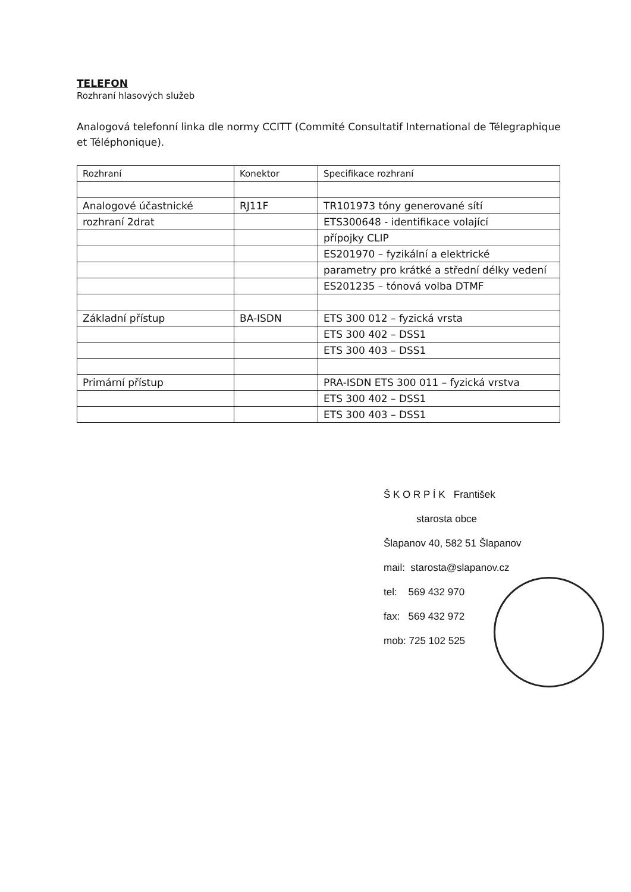TELEFON
Rozhraní hlasových služeb
Analogová telefonní linka dle normy CCITT (Commité Consultatif International de Télegraphique et Téléphonique).
| Rozhraní | Konektor | Specifikace rozhraní |
| Analogové účastnické | RJ11F | TR101973 tóny generované sítí |
| rozhraní 2drat | | ETS300648 - identifikace volající |
| | | přípojky CLIP |
| | | ES201970 – fyzikální a elektrické |
| | | parametry pro krátké a střední délky vedení |
| | | ES201235 – tónová volba DTMF |
| Základní přístup | BA-ISDN | ETS 300 012 – fyzická vrsta |
| | | ETS 300 402 – DSS1 |
| | | ETS 300 403 – DSS1 |
| Primární přístup | | PRA-ISDN ETS 300 011 – fyzická vrstva |
| | | ETS 300 402 – DSS1 |
| | | ETS 300 403 – DSS1 |
Š K O R P Í K František
starosta obce
Šlapanov 40, 582 51 Šlapanov
mail: starosta@slapanov.cz
tel: 569 432 970
fax: 569 432 972
mob: 725 102 525